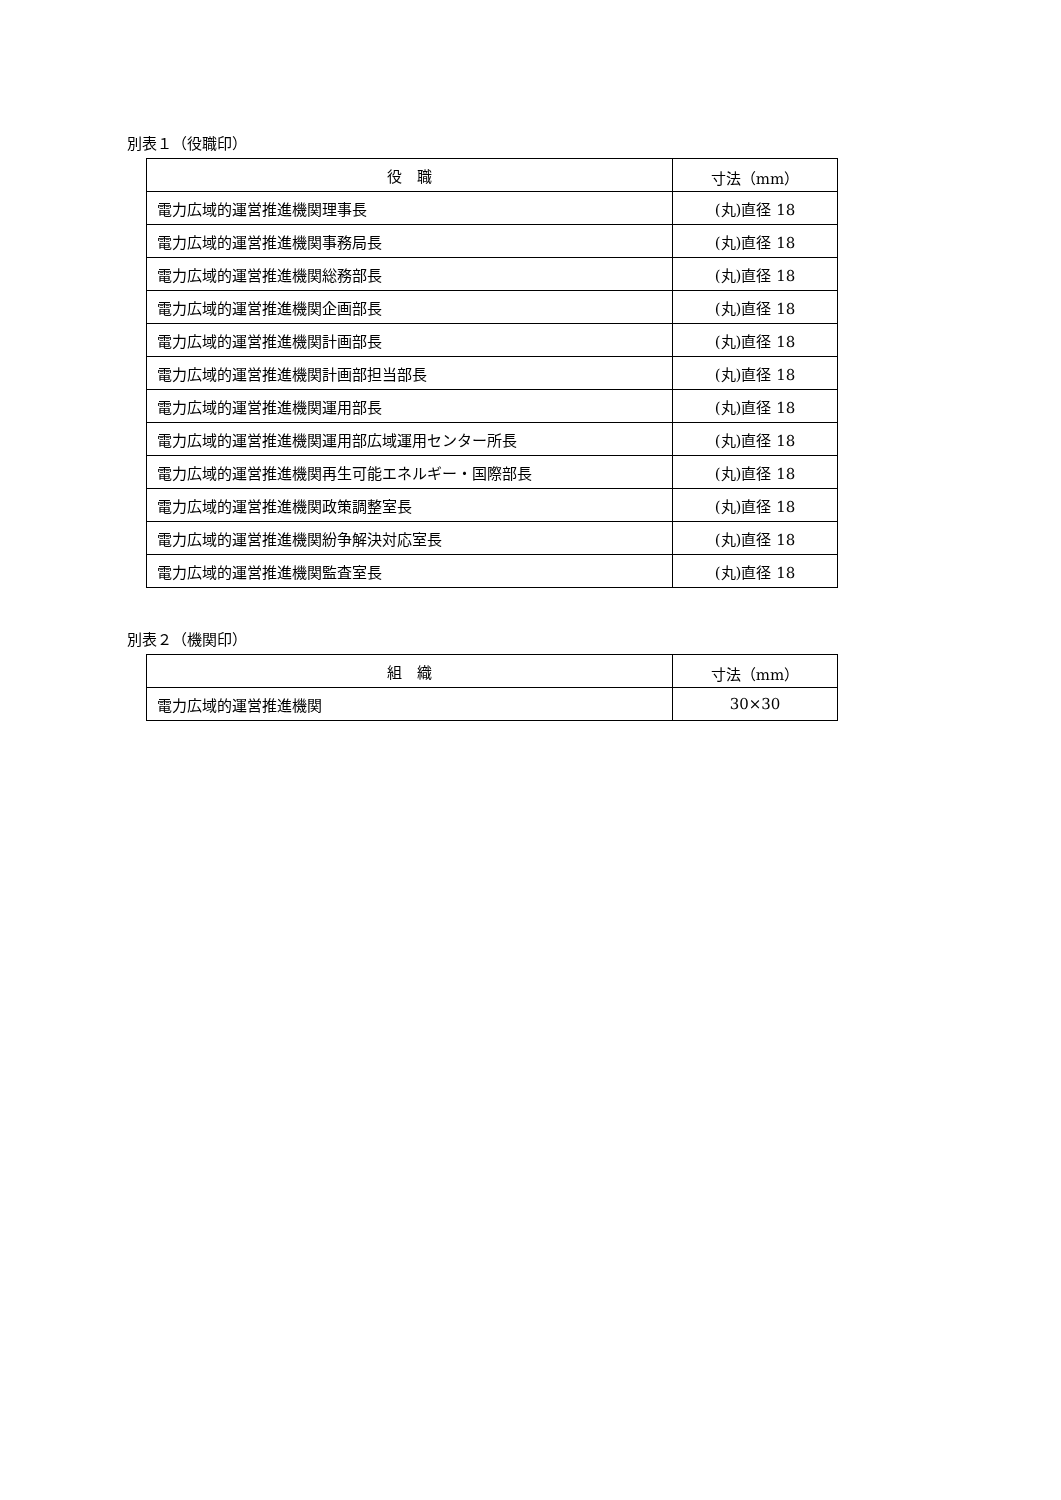別表１（役職印）
| 役 職 | 寸法（mm） |
| --- | --- |
| 電力広域的運営推進機関理事長 | (丸)直径 18 |
| 電力広域的運営推進機関事務局長 | (丸)直径 18 |
| 電力広域的運営推進機関総務部長 | (丸)直径 18 |
| 電力広域的運営推進機関企画部長 | (丸)直径 18 |
| 電力広域的運営推進機関計画部長 | (丸)直径 18 |
| 電力広域的運営推進機関計画部担当部長 | (丸)直径 18 |
| 電力広域的運営推進機関運用部長 | (丸)直径 18 |
| 電力広域的運営推進機関運用部広域運用センター所長 | (丸)直径 18 |
| 電力広域的運営推進機関再生可能エネルギー・国際部長 | (丸)直径 18 |
| 電力広域的運営推進機関政策調整室長 | (丸)直径 18 |
| 電力広域的運営推進機関紛争解決対応室長 | (丸)直径 18 |
| 電力広域的運営推進機関監査室長 | (丸)直径 18 |
別表２（機関印）
| 組 織 | 寸法（mm） |
| --- | --- |
| 電力広域的運営推進機関 | 30×30 |